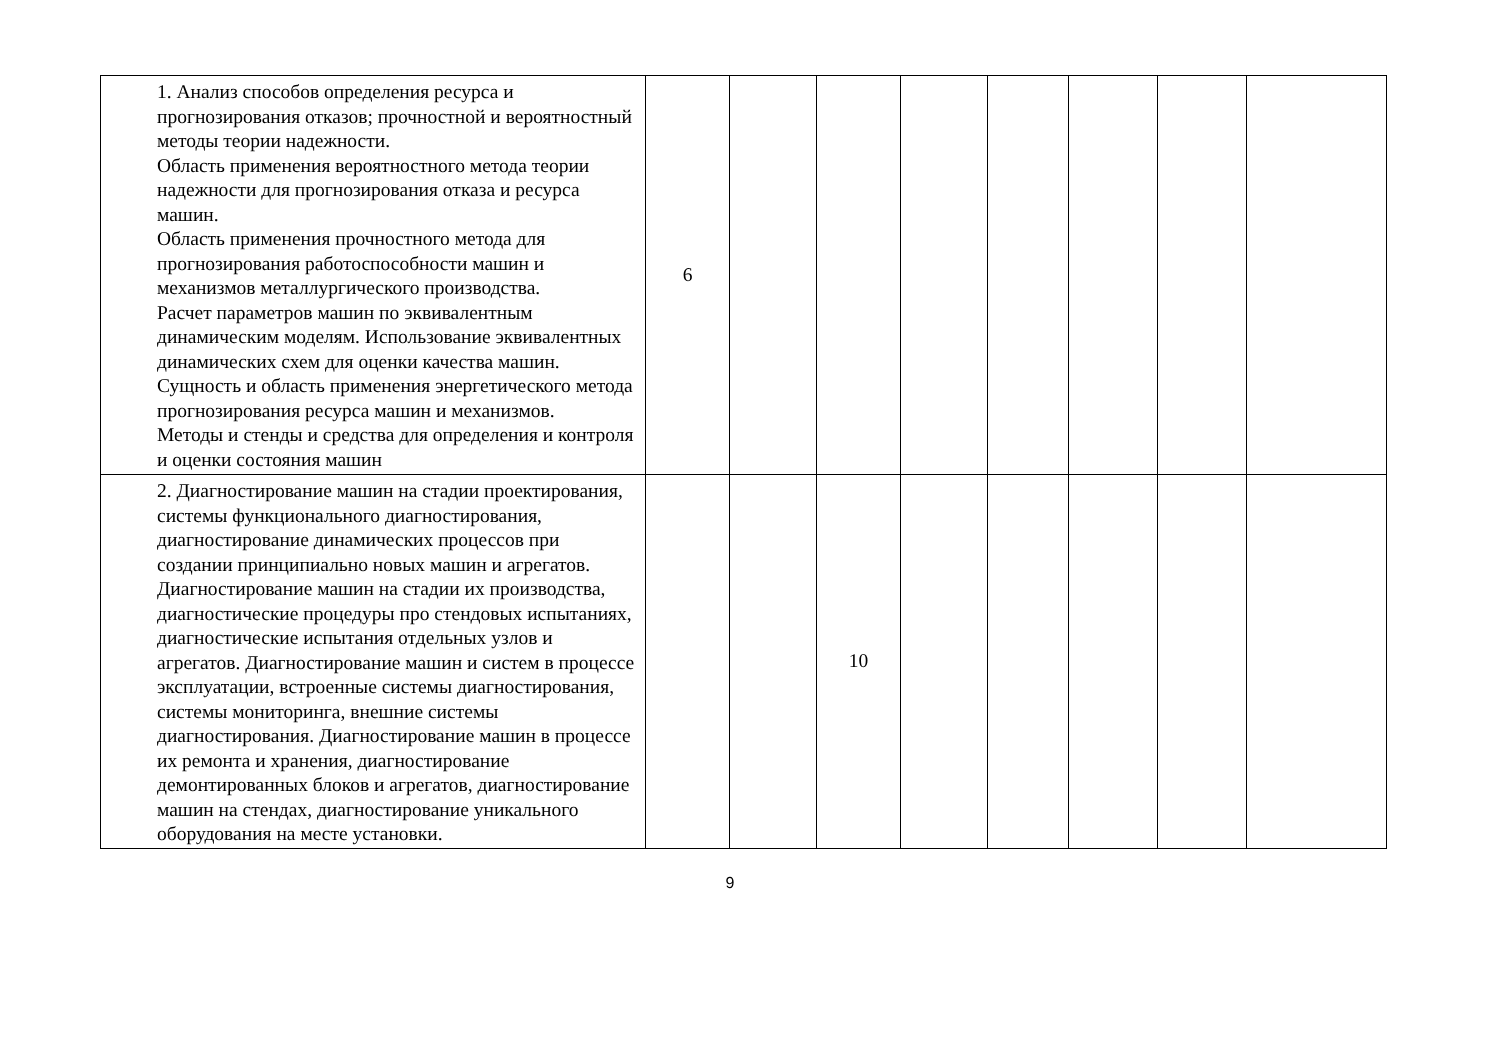| 1. Анализ способов определения ресурса и прогнозирования отказов; прочностной и вероятностный методы теории надежности. Область применения вероятностного метода теории надежности для прогнозирования отказа и ресурса машин. Область применения прочностного метода для прогнозирования работоспособности машин и механизмов металлургического производства. Расчет параметров машин по эквивалентным динамическим моделям. Использование эквивалентных динамических схем для оценки качества машин. Сущность и область применения энергетического метода прогнозирования ресурса машин и механизмов. Методы и стенды и средства для определения и контроля и оценки состояния машин | 6 | | | | | | | |
| 2. Диагностирование машин на стадии проектирования, системы функционального диагностирования, диагностирование динамических процессов при создании принципиально новых машин и агрегатов. Диагностирование машин на стадии их производства, диагностические процедуры про стендовых испытаниях, диагностические испытания отдельных узлов и агрегатов. Диагностирование машин и систем в процессе эксплуатации, встроенные системы диагностирования, системы мониторинга, внешние системы диагностирования. Диагностирование машин в процессе их ремонта и хранения, диагностирование демонтированных блоков и агрегатов, диагностирование машин на стендах, диагностирование уникального оборудования на месте установки. | | | 10 | | | | | |
9